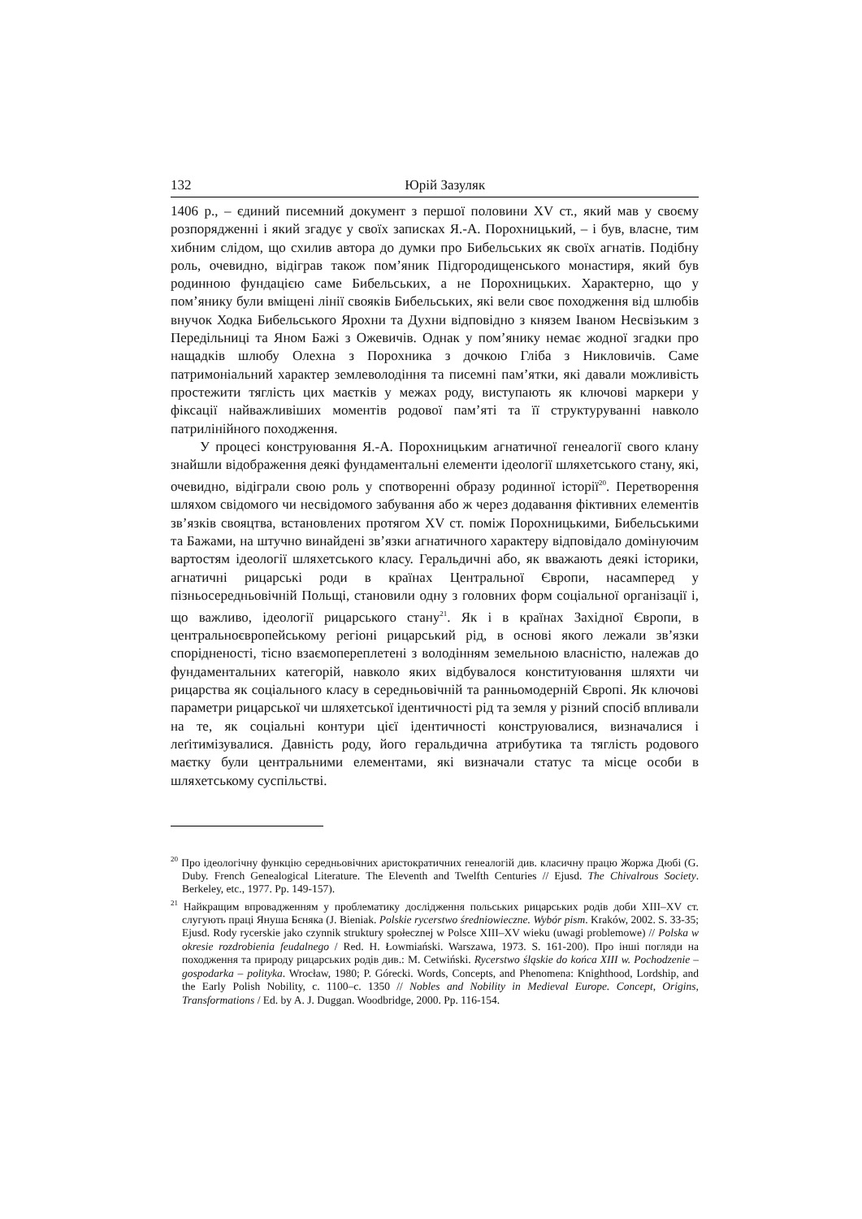132 Юрій Зазуляк
1406 р., – єдиний писемний документ з першої половини XV ст., який мав у своєму розпорядженні і який згадує у своїх записках Я.-А. Порохницький, – і був, власне, тим хибним слідом, що схилив автора до думки про Бибельських як своїх агнатів. Подібну роль, очевидно, відіграв також пом’яник Підгородищенського монастиря, який був родинною фундацією саме Бибельських, а не Порохницьких. Характерно, що у пом’янику були вміщені лінії свояків Бибельських, які вели своє походження від шлюбів внучок Ходка Бибельського Ярохни та Духни відповідно з князем Іваном Несвізьким з Передільниці та Яном Бажі з Ожевичів. Однак у пом’янику немає жодної згадки про нащадків шлюбу Олехна з Порохника з дочкою Гліба з Никловичів. Саме патримоніальний характер землеволодіння та писемні пам’ятки, які давали можливість простежити тяглість цих маєтків у межах роду, виступають як ключові маркери у фіксації найважливіших моментів родової пам’яті та її структуруванні навколо патрилінійного походження.
У процесі конструювання Я.-А. Порохницьким агнатичної генеалогії свого клану знайшли відображення деякі фундаментальні елементи ідеології шляхетського стану, які, очевидно, відіграли свою роль у спотворенні образу родинної історії<sup>20</sup>. Перетворення шляхом свідомого чи несвідомого забування або ж через додавання фіктивних елементів зв’язків свояцтва, встановлених протягом XV ст. поміж Порохницькими, Бибельськими та Бажами, на штучно винайдені зв’язки агнатичного характеру відповідало домінуючим вартостям ідеології шляхетського класу. Геральдичні або, як вважають деякі історики, агнатичні рицарські роди в країнах Центральної Європи, насамперед у пізньосередньовічній Польщі, становили одну з головних форм соціальної організації і, що важливо, ідеології рицарського стану<sup>21</sup>. Як і в країнах Західної Європи, в центральноєвропейському регіоні рицарський рід, в основі якого лежали зв’язки спорідненості, тісно взаємопереплетені з володінням земельною власністю, належав до фундаментальних категорій, навколо яких відбувалося конституювання шляхти чи рицарства як соціального класу в середньовічній та ранньомодерній Європі. Як ключові параметри рицарської чи шляхетської ідентичності рід та земля у різний спосіб впливали на те, як соціальні контури цієї ідентичності конструювалися, визначалися і леґітимізувалися. Давність роду, його геральдична атрибутика та тяглість родового маєтку були центральними елементами, які визначали статус та місце особи в шляхетському суспільстві.
<sup>20</sup> Про ідеологічну функцію середньовічних аристократичних генеалогій див. класичну працю Жоржа Дюбі (G. Duby. French Genealogical Literature. The Eleventh and Twelfth Centuries // Ejusd. The Chivalrous Society. Berkeley, etc., 1977. Pp. 149-157).
<sup>21</sup> Найкращим впровадженням у проблематику дослідження польських рицарських родів доби XIII–XV ст. слугують праці Януша Бєняка (J. Bieniak. Polskie rycerstwo średniowieczne. Wybór pism. Kraków, 2002. S. 33-35; Ejusd. Rody rycerskie jako czynnik struktury społecznej w Polsce XIII–XV wieku (uwagi problemowe) // Polska w okresie rozdrobienia feudalnego / Red. H. Łowmiański. Warszawa, 1973. S. 161-200). Про інші погляди на походження та природу рицарських родів див.: M. Cetwiński. Rycerstwo śląskie do końca XIII w. Pochodzenie – gospodarka – polityka. Wrocław, 1980; P. Górecki. Words, Concepts, and Phenomena: Knighthood, Lordship, and the Early Polish Nobility, c. 1100–c. 1350 // Nobles and Nobility in Medieval Europe. Concept, Origins, Transformations / Ed. by A. J. Duggan. Woodbridge, 2000. Pp. 116-154.